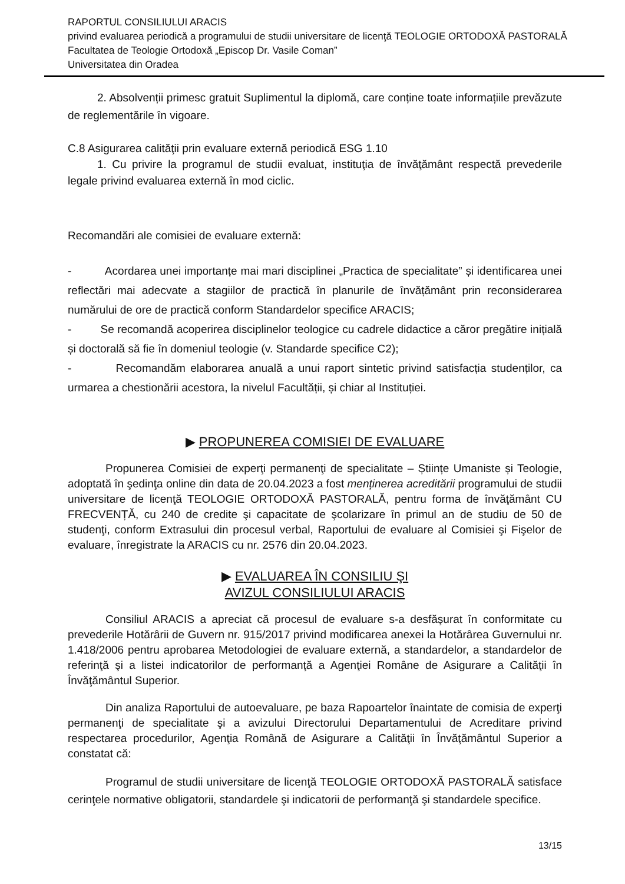RAPORTUL CONSILIULUI ARACIS
privind evaluarea periodică a programului de studii universitare de licenţă TEOLOGIE ORTODOXĂ PASTORALĂ
Facultatea de Teologie Ortodoxă „Episcop Dr. Vasile Coman”
Universitatea din Oradea
2. Absolvenții primesc gratuit Suplimentul la diplomă, care conține toate informațiile prevăzute de reglementările în vigoare.
C.8 Asigurarea calităţii prin evaluare externă periodică ESG 1.10
1. Cu privire la programul de studii evaluat, instituţia de învăţământ respectă prevederile legale privind evaluarea externă în mod ciclic.
Recomandări ale comisiei de evaluare externă:
- Acordarea unei importanțe mai mari disciplinei „Practica de specialitate” și identificarea unei reflectări mai adecvate a stagiilor de practică în planurile de învățământ prin reconsiderarea numărului de ore de practică conform Standardelor specifice ARACIS;
- Se recomandă acoperirea disciplinelor teologice cu cadrele didactice a căror pregătire inițială și doctorală să fie în domeniul teologie (v. Standarde specifice C2);
- Recomandăm elaborarea anuală a unui raport sintetic privind satisfacția studenților, ca urmarea a chestionării acestora, la nivelul Facultății, și chiar al Instituției.
▶ PROPUNEREA COMISIEI DE EVALUARE
Propunerea Comisiei de experţi permanenţi de specialitate – Științe Umaniste și Teologie, adoptată în şedinţa online din data de 20.04.2023 a fost menținerea acreditării programului de studii universitare de licenţă TEOLOGIE ORTODOXĂ PASTORALĂ, pentru forma de învăţământ CU FRECVENȚĂ, cu 240 de credite şi capacitate de şcolarizare în primul an de studiu de 50 de studenţi, conform Extrasului din procesul verbal, Raportului de evaluare al Comisiei şi Fişelor de evaluare, înregistrate la ARACIS cu nr. 2576 din 20.04.2023.
▶ EVALUAREA ÎN CONSILIU ŞI
AVIZUL CONSILIULUI ARACIS
Consiliul ARACIS a apreciat că procesul de evaluare s-a desfăşurat în conformitate cu prevederile Hotărârii de Guvern nr. 915/2017 privind modificarea anexei la Hotărârea Guvernului nr. 1.418/2006 pentru aprobarea Metodologiei de evaluare externă, a standardelor, a standardelor de referinţă şi a listei indicatorilor de performanţă a Agenţiei Române de Asigurare a Calităţii în Învăţământul Superior.
Din analiza Raportului de autoevaluare, pe baza Rapoartelor înaintate de comisia de experţi permanenţi de specialitate şi a avizului Directorului Departamentului de Acreditare privind respectarea procedurilor, Agenţia Română de Asigurare a Calităţii în Învăţământul Superior a constatat că:
Programul de studii universitare de licenţă TEOLOGIE ORTODOXĂ PASTORALĂ satisface cerinţele normative obligatorii, standardele şi indicatorii de performanţă şi standardele specifice.
13/15